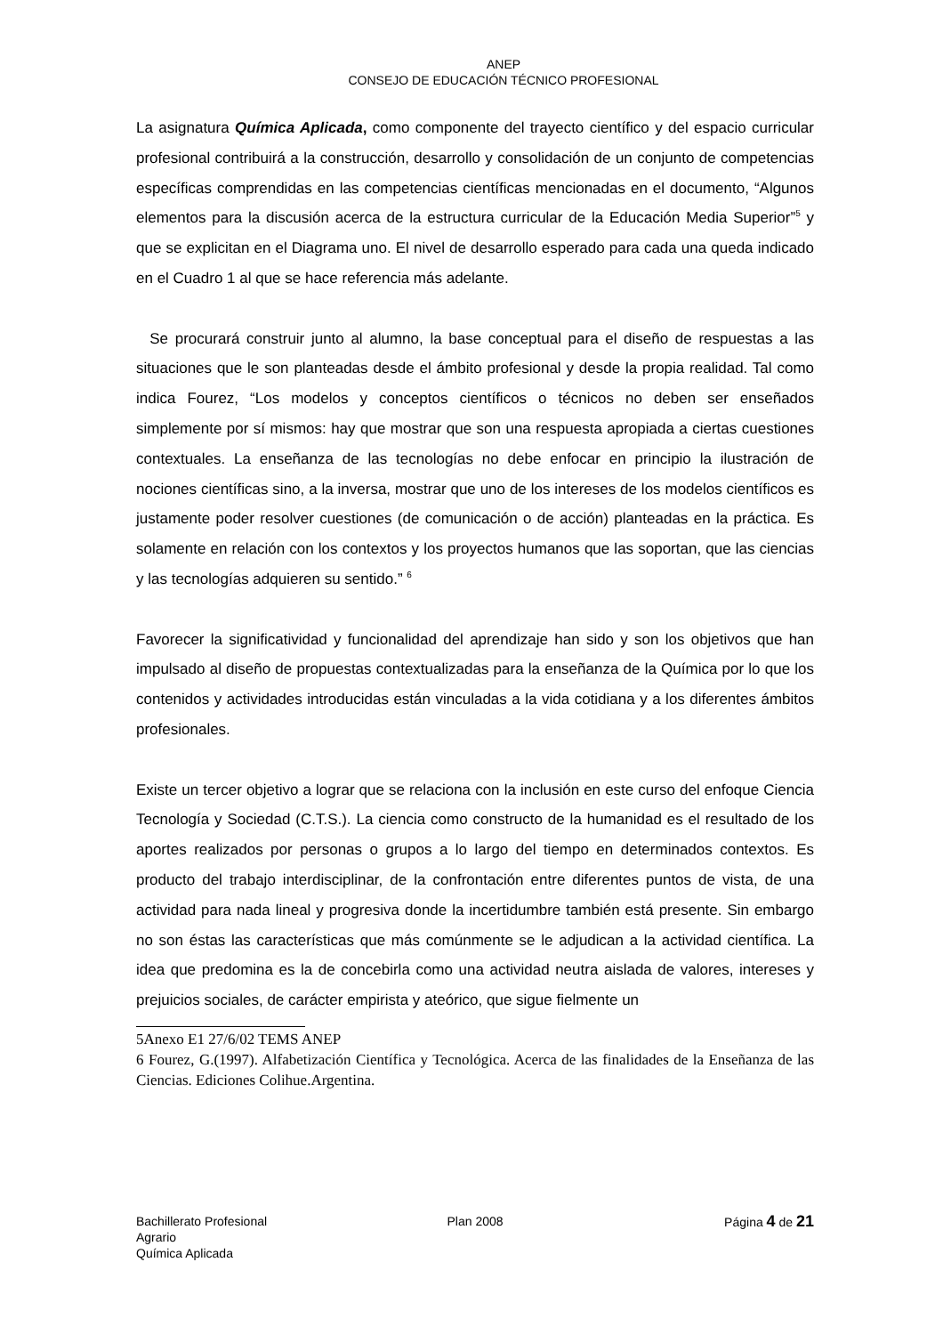ANEP
CONSEJO DE EDUCACIÓN TÉCNICO PROFESIONAL
La asignatura Química Aplicada, como componente del trayecto científico y del espacio curricular profesional contribuirá a la construcción, desarrollo y consolidación de un conjunto de competencias específicas comprendidas en las competencias científicas mencionadas en el documento, “Algunos elementos para la discusión acerca de la estructura curricular de la Educación Media Superior”<sup>5</sup> y que se explicitan en el Diagrama uno. El nivel de desarrollo esperado para cada una queda indicado en el Cuadro 1 al que se hace referencia más adelante.
Se procurará construir junto al alumno, la base conceptual para el diseño de respuestas a las situaciones que le son planteadas desde el ámbito profesional y desde la propia realidad. Tal como indica Fourez, “Los modelos y conceptos científicos o técnicos no deben ser enseñados simplemente por sí mismos: hay que mostrar que son una respuesta apropiada a ciertas cuestiones contextuales. La enseñanza de las tecnologías no debe enfocar en principio la ilustración de nociones científicas sino, a la inversa, mostrar que uno de los intereses de los modelos científicos es justamente poder resolver cuestiones (de comunicación o de acción) planteadas en la práctica. Es solamente en relación con los contextos y los proyectos humanos que las soportan, que las ciencias y las tecnologías adquieren su sentido.” <sup>6</sup>
Favorecer la significatividad y funcionalidad del aprendizaje han sido y son los objetivos que han impulsado al diseño de propuestas contextualizadas para la enseñanza de la Química por lo que los contenidos y actividades introducidas están vinculadas a la vida cotidiana y a los diferentes ámbitos profesionales.
Existe un tercer objetivo a lograr que se relaciona con la inclusión en este curso del enfoque Ciencia Tecnología y Sociedad (C.T.S.). La ciencia como constructo de la humanidad es el resultado de los aportes realizados por personas o grupos a lo largo del tiempo en determinados contextos. Es producto del trabajo interdisciplinar, de la confrontación entre diferentes puntos de vista, de una actividad para nada lineal y progresiva donde la incertidumbre también está presente. Sin embargo no son éstas las características que más comúnmente se le adjudican a la actividad científica. La idea que predomina es la de concebirla como una actividad neutra aislada de valores, intereses y prejuicios sociales, de carácter empirista y ateórico, que sigue fielmente un
5Anexo E1 27/6/02 TEMS ANEP
6 Fourez, G.(1997). Alfabetización Científica y Tecnológica. Acerca de las finalidades de la Enseñanza de las Ciencias. Ediciones Colihue.Argentina.
Bachillerato Profesional
Agrario
Química Aplicada
Plan 2008 Página 4 de 21